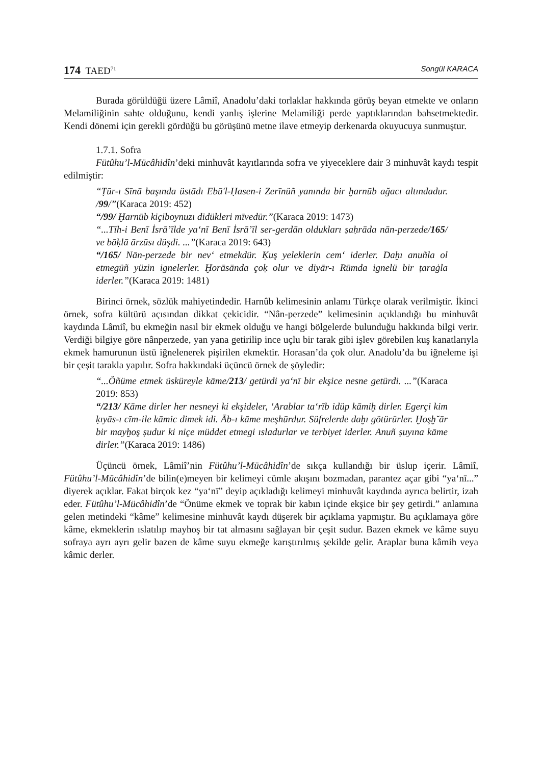174 TAED<sup>71</sup> Songül KARACA
Burada görüldüğü üzere Lâmiî, Anadolu’daki torlaklar hakkında görüş beyan etmekte ve onların Melamiliğinin sahte olduğunu, kendi yanlış işlerine Melamiliği perde yaptıklarından bahsetmektedir. Kendi dönemi için gerekli gördüğü bu görüşünü metne ilave etmeyip derkenarda okuyucuya sunmuştur.
1.7.1. Sofra
Fütûhu’l-Mücâhidîn’deki minhuvât kayıtlarında sofra ve yiyeceklere dair 3 minhuvât kaydı tespit edilmiştir:
“Ṭūr-ı Sīnā başında üstādı Ebū'l-Ḥasen-i Zerīnüñ yanında bir ḫarnūb ağacı altındadur. /99/”(Karaca 2019: 452)
“/99/ Ḫarnūb kiçiboynuzı didükleri mīvedür.”(Karaca 2019: 1473)
“...Tīh-i Benī İsrā’īlde ya‘nī Benī İsrā’īl ser-gerdān oldukları ṣaḥrāda nān-perzede/165/ ve bāḳlā ārzūsı düşdi. ...”(Karaca 2019: 643)
“/165/ Nān-perzede bir nev‘ etmekdür. Ḳuş yeleklerin cem‘ iderler. Daḫı anuñla ol etmegüñ yüzin ignelerler. Ḫorāsānda çoḳ olur ve diyār-ı Rūmda ignelü bir ṭaraġla iderler.”(Karaca 2019: 1481)
Birinci örnek, sözlük mahiyetindedir. Harnûb kelimesinin anlamı Türkçe olarak verilmiştir. İkinci örnek, sofra kültürü açısından dikkat çekicidir. “Nân-perzede” kelimesinin açıklandığı bu minhuvât kaydında Lâmiî, bu ekmeğin nasıl bir ekmek olduğu ve hangi bölgelerde bulunduğu hakkında bilgi verir. Verdiği bilgiye göre nânperzede, yan yana getirilip ince uçlu bir tarak gibi işlev görebilen kuş kanatlarıyla ekmek hamurunun üstü iğnelenerek pişirilen ekmektir. Horasan’da çok olur. Anadolu’da bu iğneleme işi bir çeşit tarakla yapılır. Sofra hakkındaki üçüncü örnek de şöyledir:
“...Öñüme etmek üsküreyle kāme/213/ getürdi ya‘nī bir ekşice nesne getürdi. ...”(Karaca 2019: 853)
“/213/ Kāme dirler her nesneyi ki ekşideler, ‘Arablar ta‘rīb idüp kāmiḫ dirler. Egerçi kim ḳıyās-ı cīm-ile kāmic dimek idi. Āb-ı kāme meşhūrdur. Süfrelerde daḫı götürürler. Ḫoşḫ˘ār bir mayḫoş ṣudur ki niçe müddet etmegi ısladurlar ve terbiyet iderler. Anuñ ṣuyına kāme dirler.”(Karaca 2019: 1486)
Üçüncü örnek, Lâmiî’nin Fütûhu’l-Mücâhidîn’de sıkça kullandığı bir üslup içerir. Lâmiî, Fütûhu’l-Mücâhidîn’de bilin(e)meyen bir kelimeyi cümle akışını bozmadan, parantez açar gibi “ya‘nī...” diyerek açıklar. Fakat birçok kez “ya‘nī” deyip açıkladığı kelimeyi minhuvât kaydında ayrıca belirtir, izah eder. Fütûhu’l-Mücâhidîn’de “Önüme ekmek ve toprak bir kabın içinde ekşice bir şey getirdi.” anlamına gelen metindeki “kâme” kelimesine minhuvât kaydı düşerek bir açıklama yapmıştır. Bu açıklamaya göre kâme, ekmeklerin ıslatılıp mayhoş bir tat almasını sağlayan bir çeşit sudur. Bazen ekmek ve kâme suyu sofraya ayrı ayrı gelir bazen de kâme suyu ekmeğe karıştırılmış şekilde gelir. Araplar buna kâmih veya kâmic derler.